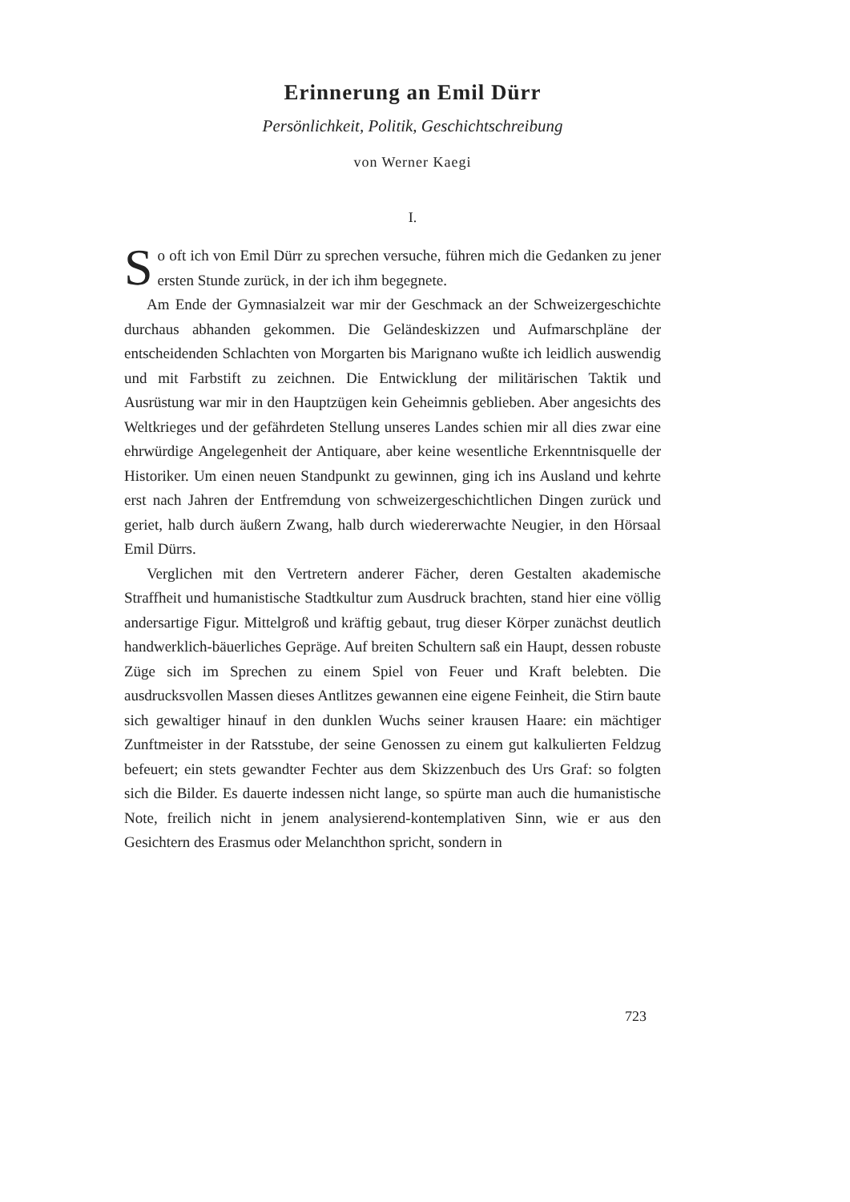Erinnerung an Emil Dürr
Persönlichkeit, Politik, Geschichtschreibung
von Werner Kaegi
I.
So oft ich von Emil Dürr zu sprechen versuche, führen mich die Gedanken zu jener ersten Stunde zurück, in der ich ihm begegnete.
Am Ende der Gymnasialzeit war mir der Geschmack an der Schweizergeschichte durchaus abhanden gekommen. Die Geländeskizzen und Aufmarschpläne der entscheidenden Schlachten von Morgarten bis Marignano wußte ich leidlich auswendig und mit Farbstift zu zeichnen. Die Entwicklung der militärischen Taktik und Ausrüstung war mir in den Hauptzügen kein Geheimnis geblieben. Aber angesichts des Weltkrieges und der gefährdeten Stellung unseres Landes schien mir all dies zwar eine ehrwürdige Angelegenheit der Antiquare, aber keine wesentliche Erkenntnisquelle der Historiker. Um einen neuen Standpunkt zu gewinnen, ging ich ins Ausland und kehrte erst nach Jahren der Entfremdung von schweizergeschichtlichen Dingen zurück und geriet, halb durch äußern Zwang, halb durch wiedererwachte Neugier, in den Hörsaal Emil Dürrs.
Verglichen mit den Vertretern anderer Fächer, deren Gestalten akademische Straffheit und humanistische Stadtkultur zum Ausdruck brachten, stand hier eine völlig andersartige Figur. Mittelgroß und kräftig gebaut, trug dieser Körper zunächst deutlich handwerklich-bäuerliches Gepräge. Auf breiten Schultern saß ein Haupt, dessen robuste Züge sich im Sprechen zu einem Spiel von Feuer und Kraft belebten. Die ausdrucksvollen Massen dieses Antlitzes gewannen eine eigene Feinheit, die Stirn baute sich gewaltiger hinauf in den dunklen Wuchs seiner krausen Haare: ein mächtiger Zunftmeister in der Ratsstube, der seine Genossen zu einem gut kalkulierten Feldzug befeuert; ein stets gewandter Fechter aus dem Skizzenbuch des Urs Graf: so folgten sich die Bilder. Es dauerte indessen nicht lange, so spürte man auch die humanistische Note, freilich nicht in jenem analysierend-kontemplativen Sinn, wie er aus den Gesichtern des Erasmus oder Melanchthon spricht, sondern in
723